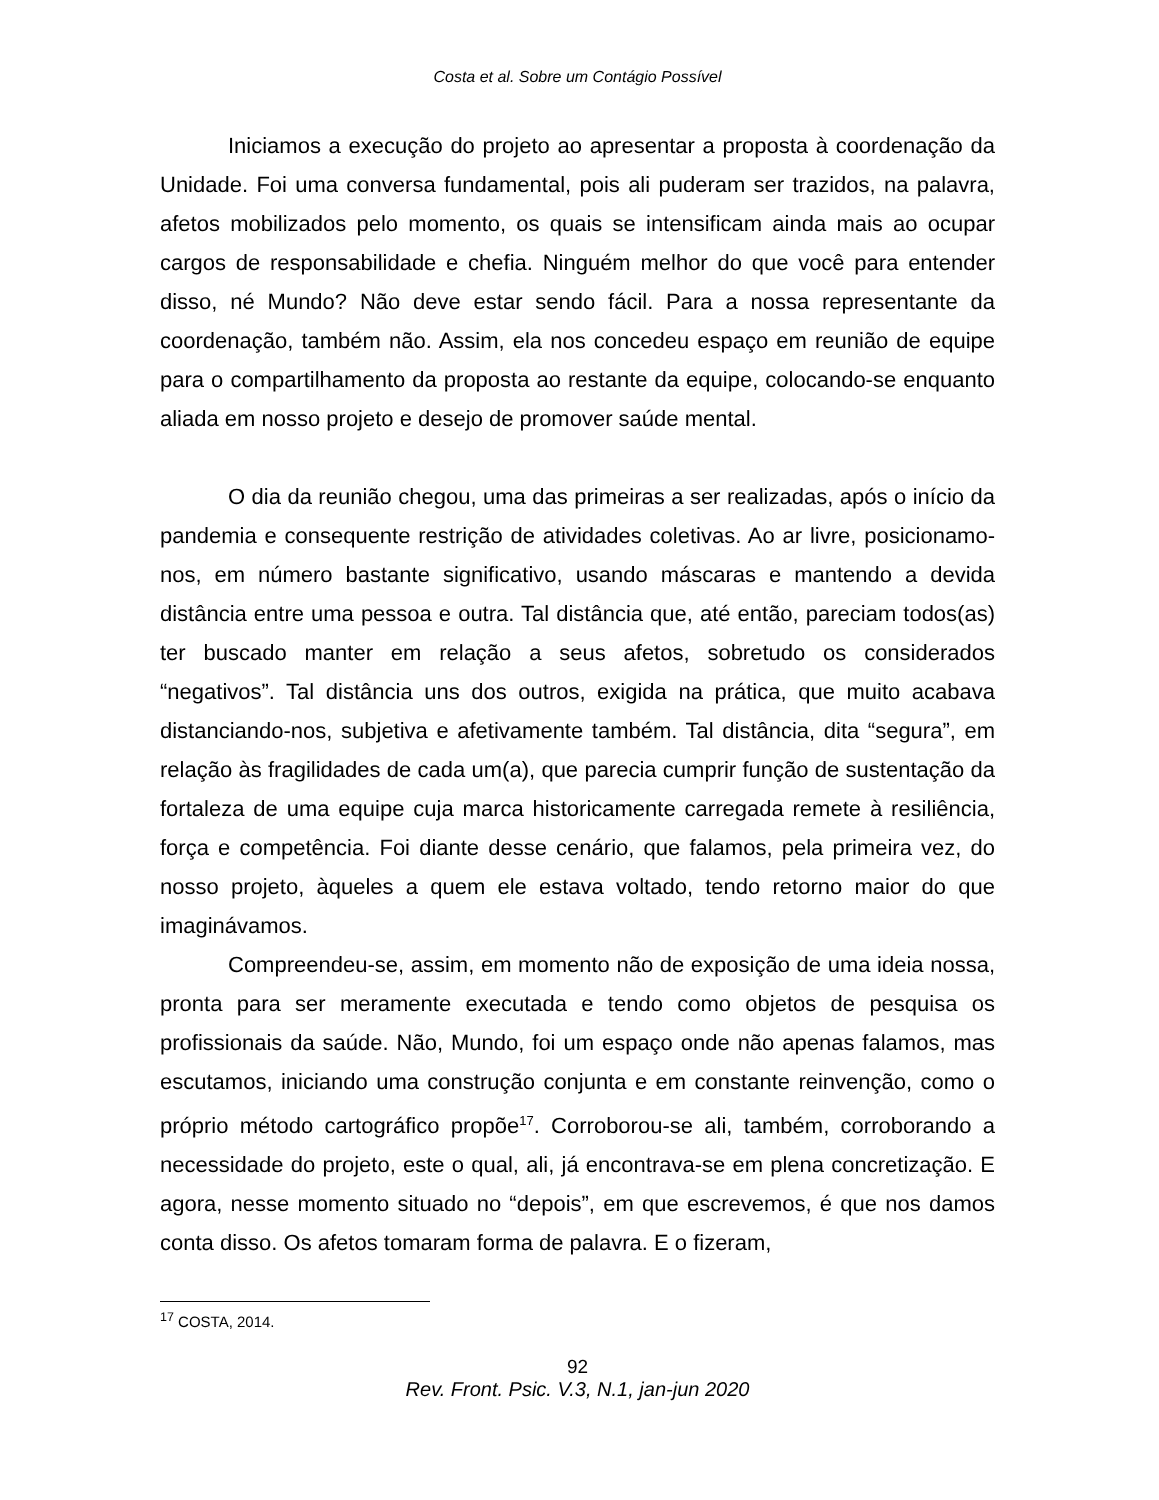Costa et al. Sobre um Contágio Possível
Iniciamos a execução do projeto ao apresentar a proposta à coordenação da Unidade. Foi uma conversa fundamental, pois ali puderam ser trazidos, na palavra, afetos mobilizados pelo momento, os quais se intensificam ainda mais ao ocupar cargos de responsabilidade e chefia. Ninguém melhor do que você para entender disso, né Mundo? Não deve estar sendo fácil. Para a nossa representante da coordenação, também não. Assim, ela nos concedeu espaço em reunião de equipe para o compartilhamento da proposta ao restante da equipe, colocando-se enquanto aliada em nosso projeto e desejo de promover saúde mental.
O dia da reunião chegou, uma das primeiras a ser realizadas, após o início da pandemia e consequente restrição de atividades coletivas. Ao ar livre, posicionamo-nos, em número bastante significativo, usando máscaras e mantendo a devida distância entre uma pessoa e outra. Tal distância que, até então, pareciam todos(as) ter buscado manter em relação a seus afetos, sobretudo os considerados “negativos”. Tal distância uns dos outros, exigida na prática, que muito acabava distanciando-nos, subjetiva e afetivamente também. Tal distância, dita “segura”, em relação às fragilidades de cada um(a), que parecia cumprir função de sustentação da fortaleza de uma equipe cuja marca historicamente carregada remete à resiliência, força e competência. Foi diante desse cenário, que falamos, pela primeira vez, do nosso projeto, àqueles a quem ele estava voltado, tendo retorno maior do que imaginávamos.
Compreendeu-se, assim, em momento não de exposição de uma ideia nossa, pronta para ser meramente executada e tendo como objetos de pesquisa os profissionais da saúde. Não, Mundo, foi um espaço onde não apenas falamos, mas escutamos, iniciando uma construção conjunta e em constante reinvenção, como o próprio método cartográfico propõe<sup>17</sup>. Corroborou-se ali, também, corroborando a necessidade do projeto, este o qual, ali, já encontrava-se em plena concretização. E agora, nesse momento situado no “depois”, em que escrevemos, é que nos damos conta disso. Os afetos tomaram forma de palavra. E o fizeram,
<sup>17</sup> COSTA, 2014.
92
Rev. Front. Psic. V.3, N.1, jan-jun 2020